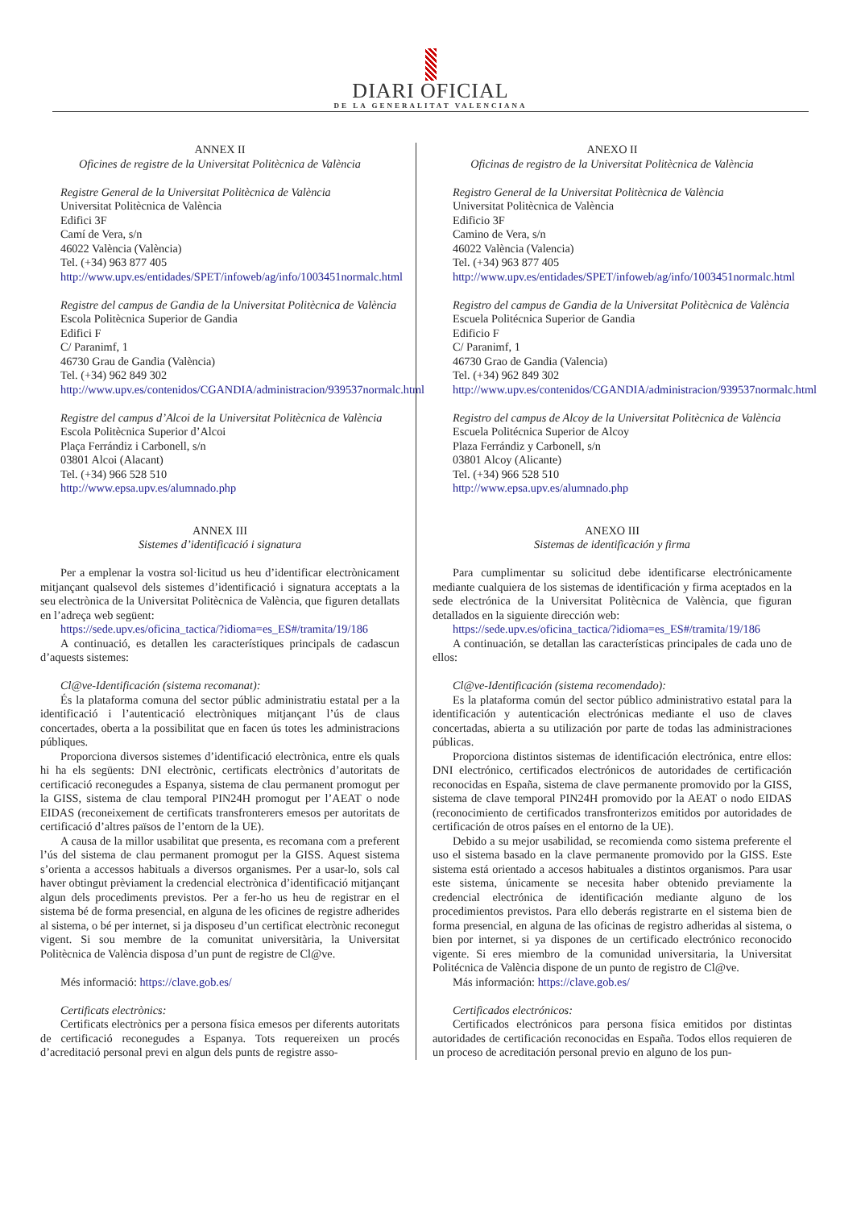DIARI OFICIAL
DE LA GENERALITAT VALENCIANA
ANNEX II
Oficines de registre de la Universitat Politècnica de València
Registre General de la Universitat Politècnica de València
Universitat Politècnica de València
Edifici 3F
Camí de Vera, s/n
46022 València (València)
Tel. (+34) 963 877 405
http://www.upv.es/entidades/SPET/infoweb/ag/info/1003451normalc.html
Registre del campus de Gandia de la Universitat Politècnica de València
Escola Politècnica Superior de Gandia
Edifici F
C/ Paranimf, 1
46730 Grau de Gandia (València)
Tel. (+34) 962 849 302
http://www.upv.es/contenidos/CGANDIA/administracion/939537normalc.html
Registre del campus d’Alcoi de la Universitat Politècnica de València
Escola Politècnica Superior d’Alcoi
Plaça Ferrándiz i Carbonell, s/n
03801 Alcoi (Alacant)
Tel. (+34) 966 528 510
http://www.epsa.upv.es/alumnado.php
ANNEX III
Sistemes d’identificació i signatura
Per a emplenar la vostra sol·licitud us heu d’identificar electrònicament mitjançant qualsevol dels sistemes d’identificació i signatura acceptats a la seu electrònica de la Universitat Politècnica de València, que figuren detallats en l’adreça web següent:
https://sede.upv.es/oficina_tactica/?idioma=es_ES#/tramita/19/186
A continuació, es detallen les característiques principals de cadascun d’aquests sistemes:
Cl@ve-Identificación (sistema recomanat):
És la plataforma comuna del sector públic administratiu estatal per a la identificació i l’autenticació electròniques mitjançant l’ús de claus concertades, oberta a la possibilitat que en facen ús totes les administracions públiques.
Proporciona diversos sistemes d’identificació electrònica, entre els quals hi ha els següents: DNI electrònic, certificats electrònics d’autoritats de certificació reconegudes a Espanya, sistema de clau permanent promogut per la GISS, sistema de clau temporal PIN24H promogut per l’AEAT o node EIDAS (reconeixement de certificats transfronterers emesos per autoritats de certificació d’altres països de l’entorn de la UE).
A causa de la millor usabilitat que presenta, es recomana com a preferent l’ús del sistema de clau permanent promogut per la GISS. Aquest sistema s’orienta a accessos habituals a diversos organismes. Per a usar-lo, sols cal haver obtingut prèviament la credencial electrònica d’identificació mitjançant algun dels procediments previstos. Per a fer-ho us heu de registrar en el sistema bé de forma presencial, en alguna de les oficines de registre adherides al sistema, o bé per internet, si ja disposeu d’un certificat electrònic reconegut vigent. Si sou membre de la comunitat universitària, la Universitat Politècnica de València disposa d’un punt de registre de Cl@ve.
Més informació: https://clave.gob.es/
Certificats electrònics:
Certificats electrònics per a persona física emesos per diferents autoritats de certificació reconegudes a Espanya. Tots requereixen un procés d’acreditació personal previ en algun dels punts de registre asso-
ANEXO II
Oficinas de registro de la Universitat Politècnica de València
Registro General de la Universitat Politècnica de València
Universitat Politècnica de València
Edificio 3F
Camino de Vera, s/n
46022 València (Valencia)
Tel. (+34) 963 877 405
http://www.upv.es/entidades/SPET/infoweb/ag/info/1003451normalc.html
Registro del campus de Gandia de la Universitat Politècnica de València
Escuela Politécnica Superior de Gandia
Edificio F
C/ Paranimf, 1
46730 Grao de Gandia (Valencia)
Tel. (+34) 962 849 302
http://www.upv.es/contenidos/CGANDIA/administracion/939537normalc.html
Registro del campus de Alcoy de la Universitat Politècnica de València
Escuela Politécnica Superior de Alcoy
Plaza Ferrándiz y Carbonell, s/n
03801 Alcoy (Alicante)
Tel. (+34) 966 528 510
http://www.epsa.upv.es/alumnado.php
ANEXO III
Sistemas de identificación y firma
Para cumplimentar su solicitud debe identificarse electrónicamente mediante cualquiera de los sistemas de identificación y firma aceptados en la sede electrónica de la Universitat Politècnica de València, que figuran detallados en la siguiente dirección web:
https://sede.upv.es/oficina_tactica/?idioma=es_ES#/tramita/19/186
A continuación, se detallan las características principales de cada uno de ellos:
Cl@ve-Identificación (sistema recomendado):
Es la plataforma común del sector público administrativo estatal para la identificación y autenticación electrónicas mediante el uso de claves concertadas, abierta a su utilización por parte de todas las administraciones públicas.
Proporciona distintos sistemas de identificación electrónica, entre ellos: DNI electrónico, certificados electrónicos de autoridades de certificación reconocidas en España, sistema de clave permanente promovido por la GISS, sistema de clave temporal PIN24H promovido por la AEAT o nodo EIDAS (reconocimiento de certificados transfronterizos emitidos por autoridades de certificación de otros países en el entorno de la UE).
Debido a su mejor usabilidad, se recomienda como sistema preferente el uso el sistema basado en la clave permanente promovido por la GISS. Este sistema está orientado a accesos habituales a distintos organismos. Para usar este sistema, únicamente se necesita haber obtenido previamente la credencial electrónica de identificación mediante alguno de los procedimientos previstos. Para ello deberás registrarte en el sistema bien de forma presencial, en alguna de las oficinas de registro adheridas al sistema, o bien por internet, si ya dispones de un certificado electrónico reconocido vigente. Si eres miembro de la comunidad universitaria, la Universitat Politécnica de València dispone de un punto de registro de Cl@ve.
Más información: https://clave.gob.es/
Certificados electrónicos:
Certificados electrónicos para persona física emitidos por distintas autoridades de certificación reconocidas en España. Todos ellos requieren de un proceso de acreditación personal previo en alguno de los pun-